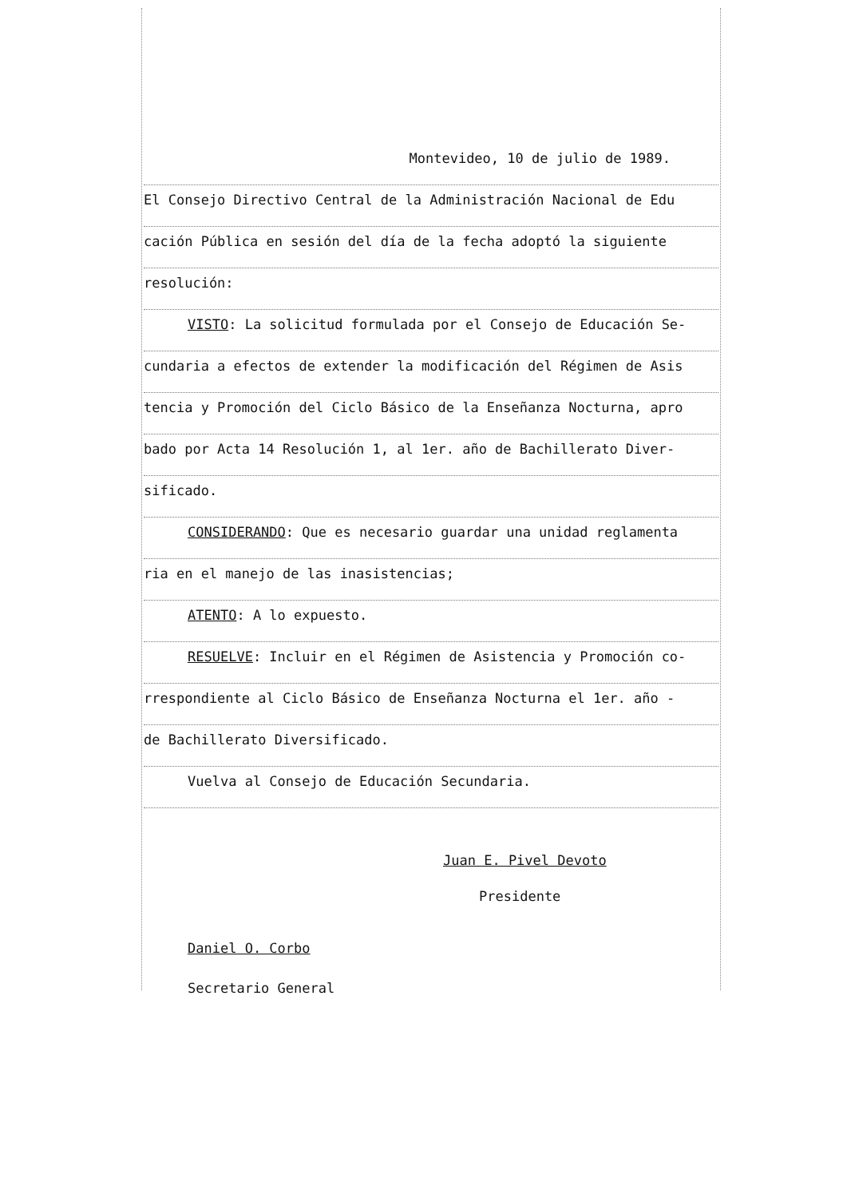Montevideo, 10 de julio de 1989.
El Consejo Directivo Central de la Administración Nacional de Edu
cación Pública en sesión del día de la fecha adoptó la siguiente
resolución:
VISTO: La solicitud formulada por el Consejo de Educación Se-
cundaria a efectos de extender la modificación del Régimen de Asis
tencia y Promoción del Ciclo Básico de la Enseñanza Nocturna, apro
bado por Acta 14 Resolución 1, al 1er. año de Bachillerato Diver-
sificado.
CONSIDERANDO: Que es necesario guardar una unidad reglamenta
ria en el manejo de las inasistencias;
ATENTO: A lo expuesto.
RESUELVE: Incluir en el Régimen de Asistencia y Promoción co-
rrespondiente al Ciclo Básico de Enseñanza Nocturna el 1er. año -
de Bachillerato Diversificado.
Vuelva al Consejo de Educación Secundaria.
Juan E. Pivel Devoto
Presidente
Daniel O. Corbo
Secretario General